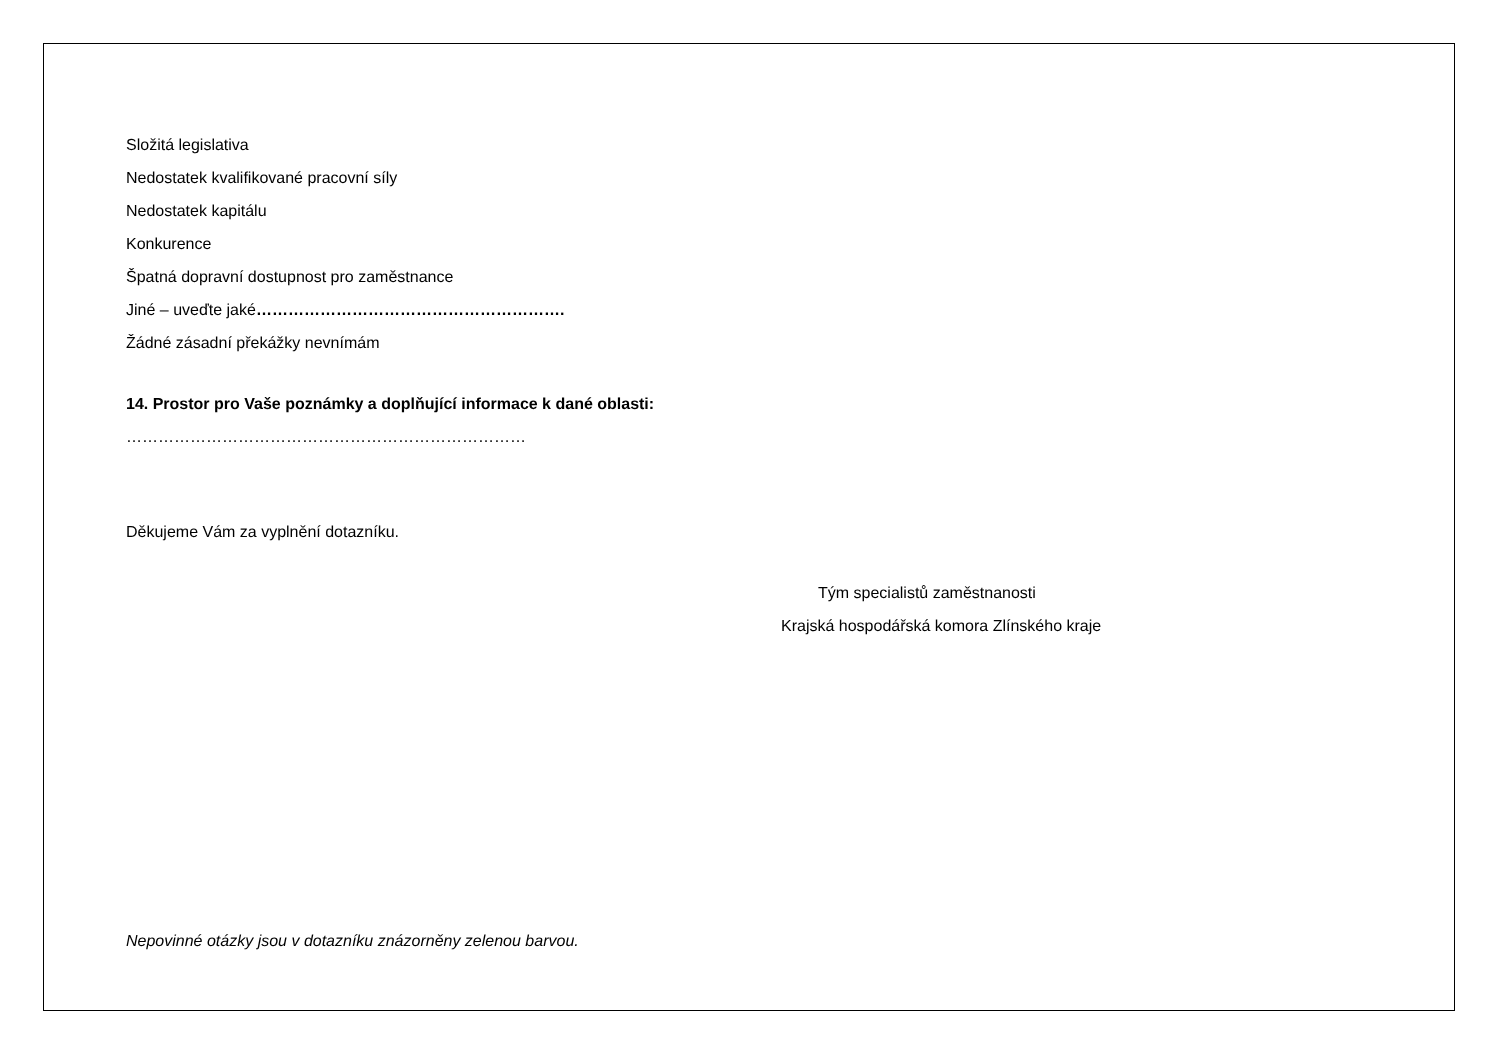Složitá legislativa
Nedostatek kvalifikované pracovní síly
Nedostatek kapitálu
Konkurence
Špatná dopravní dostupnost pro zaměstnance
Jiné – uveďte jaké………………………………………………….
Žádné zásadní překážky nevnímám
14. Prostor pro Vaše poznámky a doplňující informace k dané oblasti:
…………………………………………………………………
Děkujeme Vám za vyplnění dotazníku.
Tým specialistů zaměstnanosti
Krajská hospodářská komora Zlínského kraje
Nepovinné otázky jsou v dotazníku znázorněny zelenou barvou.